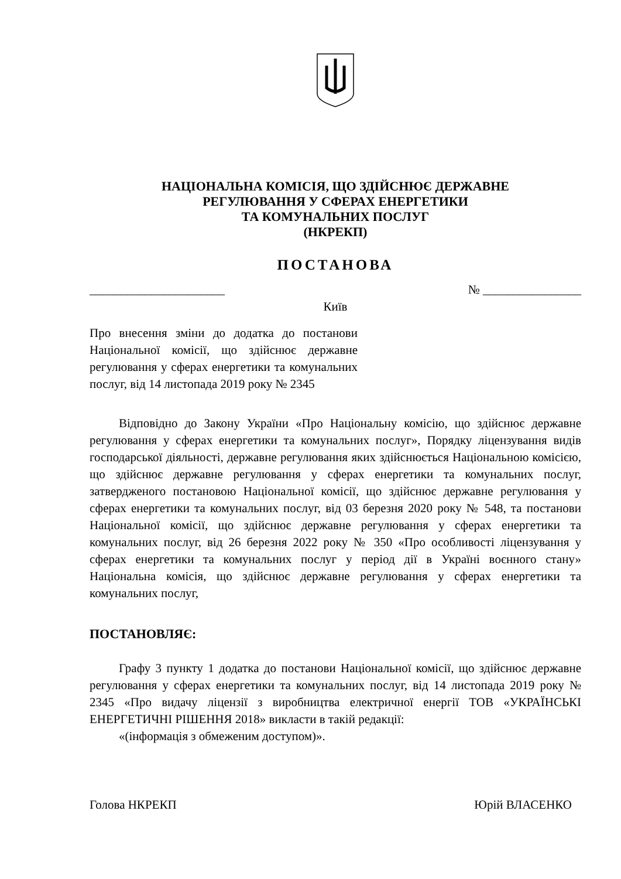НАЦІОНАЛЬНА КОМІСІЯ, ЩО ЗДІЙСНЮЄ ДЕРЖАВНЕ
РЕГУЛЮВАННЯ У СФЕРАХ ЕНЕРГЕТИКИ
ТА КОМУНАЛЬНИХ ПОСЛУГ
(НКРЕКП)
ПОСТАНОВА
______________________ № ________________
Київ
Про внесення зміни до додатка до постанови Національної комісії, що здійснює державне регулювання у сферах енергетики та комунальних послуг, від 14 листопада 2019 року № 2345
Відповідно до Закону України «Про Національну комісію, що здійснює державне регулювання у сферах енергетики та комунальних послуг», Порядку ліцензування видів господарської діяльності, державне регулювання яких здійснюється Національною комісією, що здійснює державне регулювання у сферах енергетики та комунальних послуг, затвердженого постановою Національної комісії, що здійснює державне регулювання у сферах енергетики та комунальних послуг, від 03 березня 2020 року № 548, та постанови Національної комісії, що здійснює державне регулювання у сферах енергетики та комунальних послуг, від 26 березня 2022 року № 350 «Про особливості ліцензування у сферах енергетики та комунальних послуг у період дії в Україні воєнного стану» Національна комісія, що здійснює державне регулювання у сферах енергетики та комунальних послуг,
ПОСТАНОВЛЯЄ:
Графу 3 пункту 1 додатка до постанови Національної комісії, що здійснює державне регулювання у сферах енергетики та комунальних послуг, від 14 листопада 2019 року № 2345 «Про видачу ліцензії з виробництва електричної енергії ТОВ «УКРАЇНСЬКІ ЕНЕРГЕТИЧНІ РІШЕННЯ 2018» викласти в такій редакції:
«(інформація з обмеженим доступом)».
Голова НКРЕКП Юрій ВЛАСЕНКО